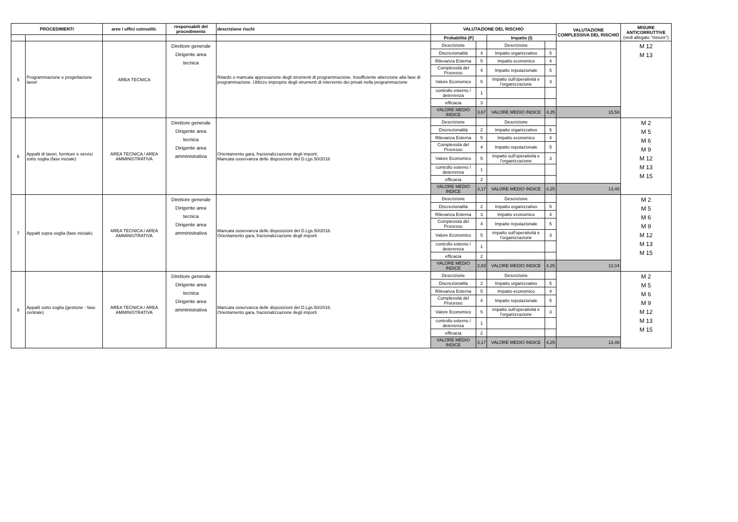| PROCEDIMENTI | | aree / uffici coinvoliti. | responsabili del procedimento | descrizione rischi | VALUTAZIONE DEL RISCHIO | | | | VALUTAZIONE COMPLESSIVA DEL RISCHIO | MISURE ANTICORRUTTIVE (vedi allegato "misure") |
| --- | --- | --- | --- | --- | --- | --- | --- | --- | --- | --- |
| | | | | | Probabilità (P) | | Impatto (I) | | | |
| 5 | Programmazione e progettazione lavori | AREA TECNICA | Direttore generale Dirigente area tecnica | Ritardo o mancata approvazione degli strumenti di programmazione. Insufficiente attenzione alla fase di programmazione. Utilizzo improprio degli strumenti di intervento dei privati nella programmazione | Descrizione | | Descrizione | | | M 12 M 13 |
| | | | | | Discrezionalità | 4 | Impatto organizzativo | 5 | | |
| | | | | | Rilevanza Esterna | 5 | Impatto economico | 4 | | |
| | | | | | Complessità del Processo | 4 | Impatto reputazionale | 5 | | |
| | | | | | Valore Economico | 5 | impatto sull'operatività e l'organizzazione | 3 | | |
| | | | | | controllo esterno / deterrenza | 1 | | | | |
| | | | | | efficacia | 3 | | | | |
| | | | | | VALORE MEDIO INDICE | 3,67 | VALORE MEDIO INDICE | 4,25 | 15,58 | |
| 6 | Appalti di lavori, forniture e servizi sotto soglia (fase iniziale) | AREA TECNICA / AREA AMMINISTRATIVA | Direttore generale Dirigente area tecnica Dirigente area amministrativa | Orientamento gara, frazionalizzazione degli importi. Mancata osservanza delle disposizioni del D.Lgs.50/2016 | Descrizione | | Descrizione | | | M 2 M 5 M 6 M 9 M 12 M 13 M 15 |
| | | | | | Discrezionalità | 2 | Impatto organizzativo | 5 | | |
| | | | | | Rilevanza Esterna | 5 | Impatto economico | 4 | | |
| | | | | | Complessità del Processo | 4 | Impatto reputazionale | 5 | | |
| | | | | | Valore Economico | 5 | impatto sull'operatività e l'organizzazione | 3 | | |
| | | | | | controllo esterno / deterrenza | 1 | | | | |
| | | | | | efficacia | 2 | | | | |
| | | | | | VALORE MEDIO INDICE | 3,17 | VALORE MEDIO INDICE | 4,25 | 13,46 | |
| 7 | Appalti sopra soglia (fase iniziale) | AREA TECNICA / AREA AMMINISTRATIVA | Direttore generale Dirigente area tecnica Dirigente area amministrativa | Mancata osservanza delle disposizioni del D.Lgs.50/2016. Orientamento gara, frazionalizzazione degli importi | Descrizione | | Descrizione | | | M 2 M 5 M 6 M 9 M 12 M 13 M 15 |
| | | | | | Discrezionalità | 2 | Impatto organizzativo | 5 | | |
| | | | | | Rilevanza Esterna | 3 | Impatto economico | 4 | | |
| | | | | | Complessità del Processo | 4 | Impatto reputazionale | 5 | | |
| | | | | | Valore Economico | 5 | impatto sull'operatività e l'organizzazione | 3 | | |
| | | | | | controllo esterno / deterrenza | 1 | | | | |
| | | | | | efficacia | 2 | | | | |
| | | | | | VALORE MEDIO INDICE | 2,83 | VALORE MEDIO INDICE | 4,25 | 12,04 | |
| 8 | Appalti sotto soglia (gestione - fase centrale) | AREA TECNICA / AREA AMMINISTRATIVA | Direttore generale Dirigente area tecnica Dirigente area amministrativa | Mancata osservanza delle disposizioni del D.Lgs.50/2016. Orientamento gara, frazionalizzazione degli importi | Descrizione | | Descrizione | | | M 2 M 5 M 6 M 9 M 12 M 13 M 15 |
| | | | | | Discrezionalità | 2 | Impatto organizzativo | 5 | | |
| | | | | | Rilevanza Esterna | 5 | Impatto economico | 4 | | |
| | | | | | Complessità del Processo | 4 | Impatto reputazionale | 5 | | |
| | | | | | Valore Economico | 5 | impatto sull'operatività e l'organizzazione | 3 | | |
| | | | | | controllo esterno / deterrenza | 1 | | | | |
| | | | | | efficacia | 2 | | | | |
| | | | | | VALORE MEDIO INDICE | 3,17 | VALORE MEDIO INDICE | 4,25 | 13,46 | |